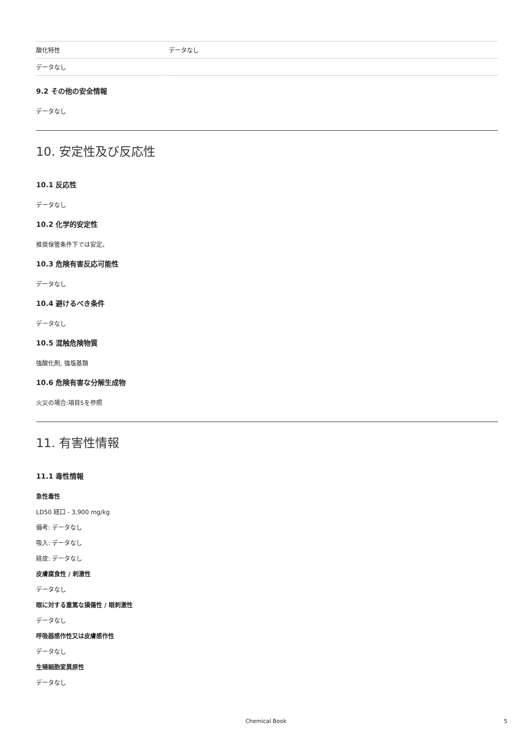| 酸化特性 | データなし |
| データなし | |
9.2 その他の安全情報
データなし
10. 安定性及び反応性
10.1 反応性
データなし
10.2 化学的安定性
推奨保管条件下では安定。
10.3 危険有害反応可能性
データなし
10.4 避けるべき条件
データなし
10.5 混触危険物質
強酸化剤, 強塩基類
10.6 危険有害な分解生成物
火災の場合:項目5を参照
11. 有害性情報
11.1 毒性情報
急性毒性
LD50 経口 - 3,900 mg/kg
備考: データなし
吸入: データなし
経皮: データなし
皮膚腐食性 / 刺激性
データなし
眼に対する重篤な損傷性 / 眼刺激性
データなし
呼吸器感作性又は皮膚感作性
データなし
生殖細胞変異原性
データなし
Chemical Book 5